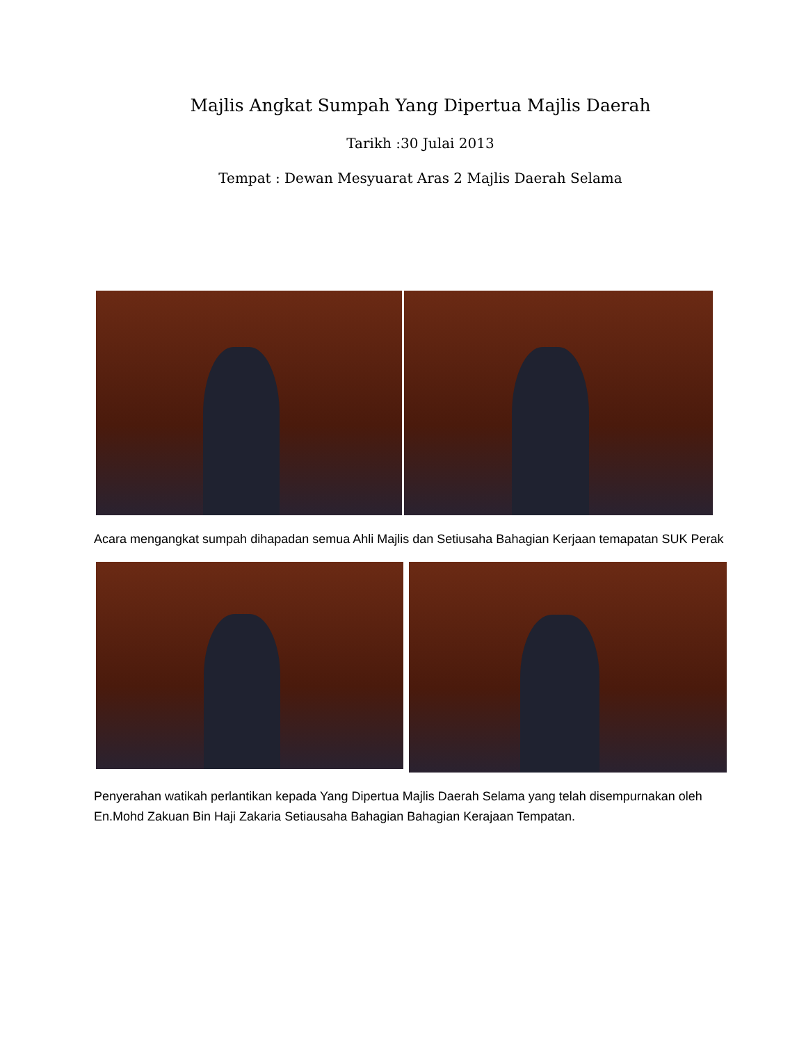Majlis Angkat Sumpah Yang Dipertua Majlis Daerah
Tarikh :30 Julai 2013
Tempat : Dewan Mesyuarat Aras 2 Majlis Daerah Selama
Acara mengangkat sumpah dihapadan semua Ahli Majlis dan Setiusaha Bahagian Kerjaan temapatan SUK Perak
Penyerahan watikah perlantikan kepada Yang Dipertua Majlis Daerah Selama yang telah disempurnakan oleh En.Mohd Zakuan Bin Haji Zakaria Setiausaha Bahagian Bahagian Kerajaan Tempatan.